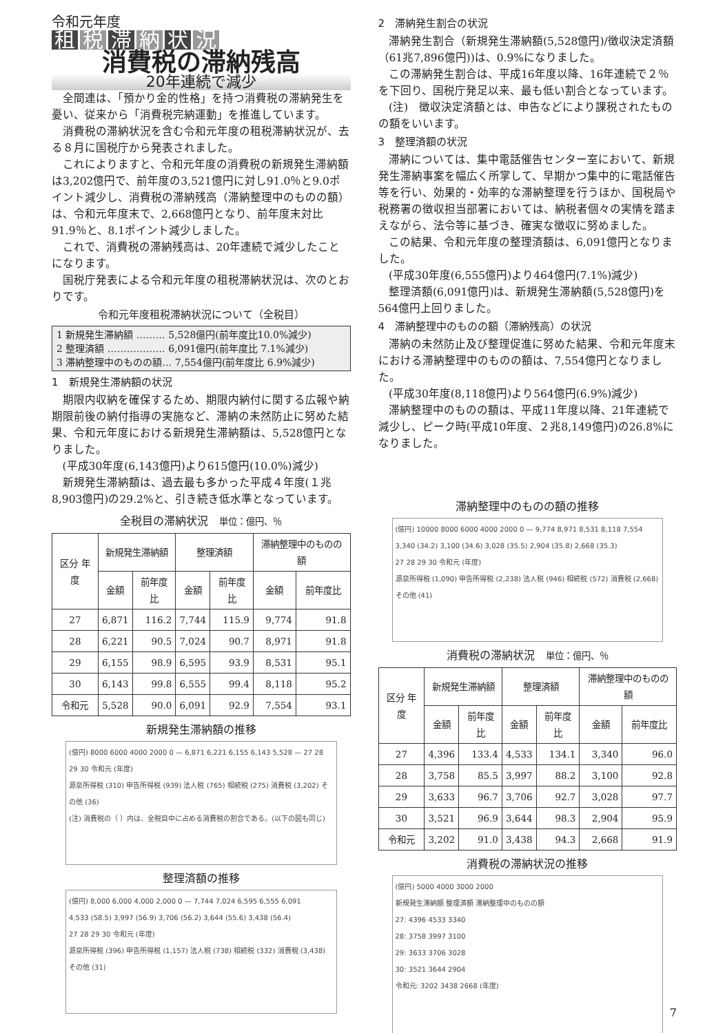令和元年度
租税 滞 納 状 況
消費税の滞納残高
20年連続で減少
全間連は、「預かり金的性格」を持つ消費税の滞納発生を憂い、従来から「消費税完納運動」を推進しています。
消費税の滞納状況を含む令和元年度の租税滞納状況が、去る８月に国税庁から発表されました。
これによりますと、令和元年度の消費税の新規発生滞納額は3,202億円で、前年度の3,521億円に対し91.0％と9.0ポイント減少し、消費税の滞納残高（滞納整理中のものの額）は、令和元年度末で、2,668億円となり、前年度末対比91.9％と、8.1ポイント減少しました。
これで、消費税の滞納残高は、20年連続で減少したことになります。
国税庁発表による令和元年度の租税滞納状況は、次のとおりです。
令和元年度租税滞納状況について（全税目）
1 新規発生滞納額 ……… 5,528億円(前年度比10.0%減少)
2 整理済額 ……………… 6,091億円(前年度比 7.1%減少)
3 滞納整理中のものの額… 7,554億円(前年度比 6.9%減少)
1　新規発生滞納額の状況
期限内収納を確保するため、期限内納付に関する広報や納期限前後の納付指導の実施など、滞納の未然防止に努めた結果、令和元年度における新規発生滞納額は、5,528億円となりました。
(平成30年度(6,143億円)より615億円(10.0%)減少)
新規発生滞納額は、過去最も多かった平成４年度(１兆8,903億円)の29.2%と、引き続き低水準となっています。
全税目の滞納状況　単位：億円、％
| 区分 年度 | 新規発生滞納額 | | 整理済額 | | 滞納整理中のものの額 | |
| --- | --- | --- | --- | --- | --- | --- |
| | 金額 | 前年度比 | 金額 | 前年度比 | 金額 | 前年度比 |
| 27 | 6,871 | 116.2 | 7,744 | 115.9 | 9,774 | 91.8 |
| 28 | 6,221 | 90.5 | 7,024 | 90.7 | 8,971 | 91.8 |
| 29 | 6,155 | 98.9 | 6,595 | 93.9 | 8,531 | 95.1 |
| 30 | 6,143 | 99.8 | 6,555 | 99.4 | 8,118 | 95.2 |
| 令和元 | 5,528 | 90.0 | 6,091 | 92.9 | 7,554 | 93.1 |
新規発生滞納額の推移
(億円) 8000 6000 4000 2000 0 — 6,871 6,221 6,155 6,143 5,528 — 27 28 29 30 令和元 (年度)
源泉所得税 (310) 申告所得税 (939) 法人税 (765) 相続税 (275) 消費税 (3,202) その他 (36)
(注) 消費税の（ ）内は、全税目中に占める消費税の割合である。(以下の図も同じ)
整理済額の推移
(億円) 8,000 6,000 4,000 2,000 0 — 7,744 7,024 6,595 6,555 6,091
4,533 (58.5) 3,997 (56.9) 3,706 (56.2) 3,644 (55.6) 3,438 (56.4)
27 28 29 30 令和元 (年度)
源泉所得税 (396) 申告所得税 (1,157) 法人税 (738) 相続税 (332) 消費税 (3,438) その他 (31)
2　滞納発生割合の状況
滞納発生割合（新規発生滞納額(5,528億円)/徴収決定済額（61兆7,896億円))は、0.9%になりました。
この滞納発生割合は、平成16年度以降、16年連続で２％を下回り、国税庁発足以来、最も低い割合となっています。
(注)　徴収決定済額とは、申告などにより課税されたものの額をいいます。
3　整理済額の状況
滞納については、集中電話催告センター室において、新規発生滞納事案を幅広く所掌して、早期かつ集中的に電話催告等を行い、効果的・効率的な滞納整理を行うほか、国税局や税務署の徴収担当部署においては、納税者個々の実情を踏まえながら、法令等に基づき、確実な徴収に努めました。
この結果、令和元年度の整理済額は、6,091億円となりました。
(平成30年度(6,555億円)より464億円(7.1%)減少)
整理済額(6,091億円)は、新規発生滞納額(5,528億円)を564億円上回りました。
4　滞納整理中のものの額（滞納残高）の状況
滞納の未然防止及び整理促進に努めた結果、令和元年度末における滞納整理中のものの額は、7,554億円となりました。
(平成30年度(8,118億円)より564億円(6.9%)減少)
滞納整理中のものの額は、平成11年度以降、21年連続で減少し、ピーク時(平成10年度、２兆8,149億円)の26.8%になりました。
滞納整理中のものの額の推移
(億円) 10000 8000 6000 4000 2000 0 — 9,774 8,971 8,531 8,118 7,554
3,340 (34.2) 3,100 (34.6) 3,028 (35.5) 2,904 (35.8) 2,668 (35.3)
27 28 29 30 令和元 (年度)
源泉所得税 (1,090) 申告所得税 (2,238) 法人税 (946) 相続税 (572) 消費税 (2,668) その他 (41)
消費税の滞納状況　単位：億円、％
| 区分 年度 | 新規発生滞納額 | | 整理済額 | | 滞納整理中のものの額 | |
| --- | --- | --- | --- | --- | --- | --- |
| | 金額 | 前年度比 | 金額 | 前年度比 | 金額 | 前年度比 |
| 27 | 4,396 | 133.4 | 4,533 | 134.1 | 3,340 | 96.0 |
| 28 | 3,758 | 85.5 | 3,997 | 88.2 | 3,100 | 92.8 |
| 29 | 3,633 | 96.7 | 3,706 | 92.7 | 3,028 | 97.7 |
| 30 | 3,521 | 96.9 | 3,644 | 98.3 | 2,904 | 95.9 |
| 令和元 | 3,202 | 91.0 | 3,438 | 94.3 | 2,668 | 91.9 |
消費税の滞納状況の推移
(億円) 5000 4000 3000 2000
新規発生滞納額 整理済額 滞納整理中のものの額
27: 4396 4533 3340
28: 3758 3997 3100
29: 3633 3706 3028
30: 3521 3644 2904
令和元: 3202 3438 2668 (年度)
7